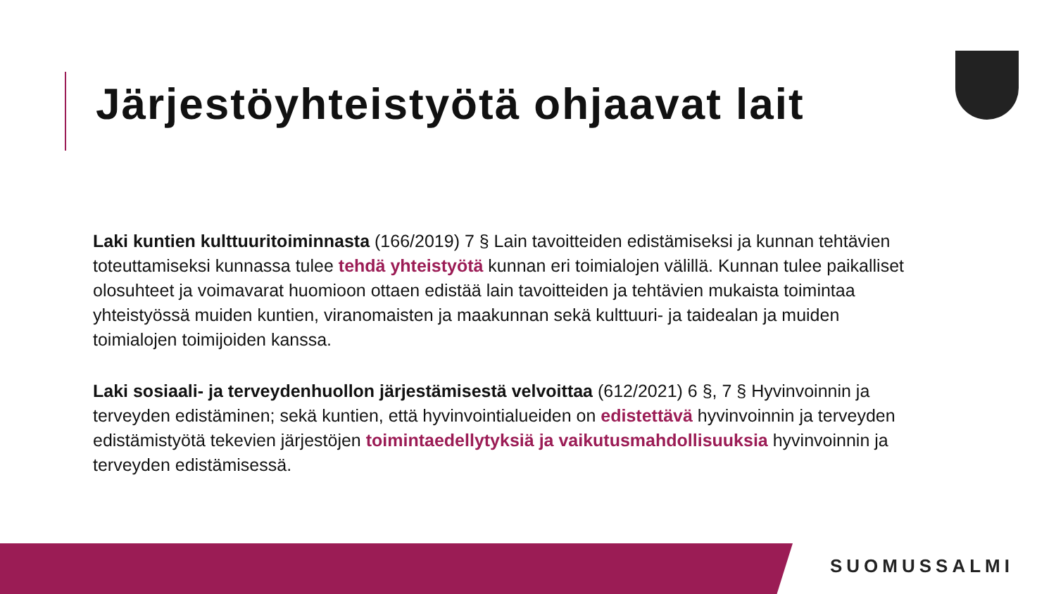Järjestöyhteistyötä ohjaavat lait
Laki kuntien kulttuuritoiminnasta (166/2019) 7 § Lain tavoitteiden edistämiseksi ja kunnan tehtävien toteuttamiseksi kunnassa tulee tehdä yhteistyötä kunnan eri toimialojen välillä. Kunnan tulee paikalliset olosuhteet ja voimavarat huomioon ottaen edistää lain tavoitteiden ja tehtävien mukaista toimintaa yhteistyössä muiden kuntien, viranomaisten ja maakunnan sekä kulttuuri- ja taidealan ja muiden toimialojen toimijoiden kanssa.
Laki sosiaali- ja terveydenhuollon järjestämisestä velvoittaa (612/2021) 6 §, 7 § Hyvinvoinnin ja terveyden edistäminen; sekä kuntien, että hyvinvointialueiden on edistettävä hyvinvoinnin ja terveyden edistämistyötä tekevien järjestöjen toimintaedellytyksiä ja vaikutusmahdollisuuksia hyvinvoinnin ja terveyden edistämisessä.
SUOMUSSALMI